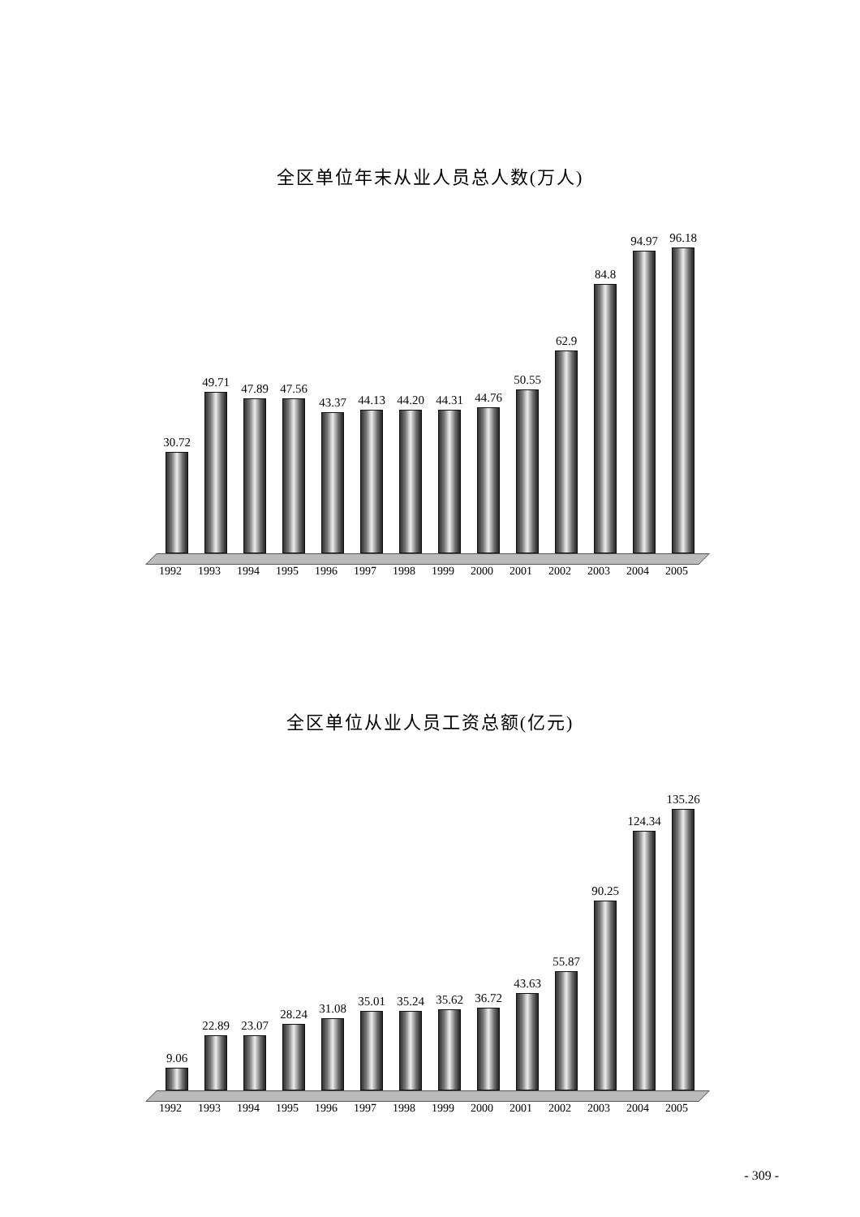全区单位年末从业人员总人数(万人)
30.72
49.71
47.89
47.56
43.37
44.13
44.20
44.31
44.76
50.55
62.9
84.8
94.97
96.18
1992 1993 1994 1995 1996 1997 1998 1999 2000 2001 2002 2003 2004 2005
全区单位从业人员工资总额(亿元)
9.06
22.89
23.07
28.24
31.08
35.01
35.24
35.62
36.72
43.63
55.87
90.25
124.34
135.26
1992 1993 1994 1995 1996 1997 1998 1999 2000 2001 2002 2003 2004 2005
- 309 -